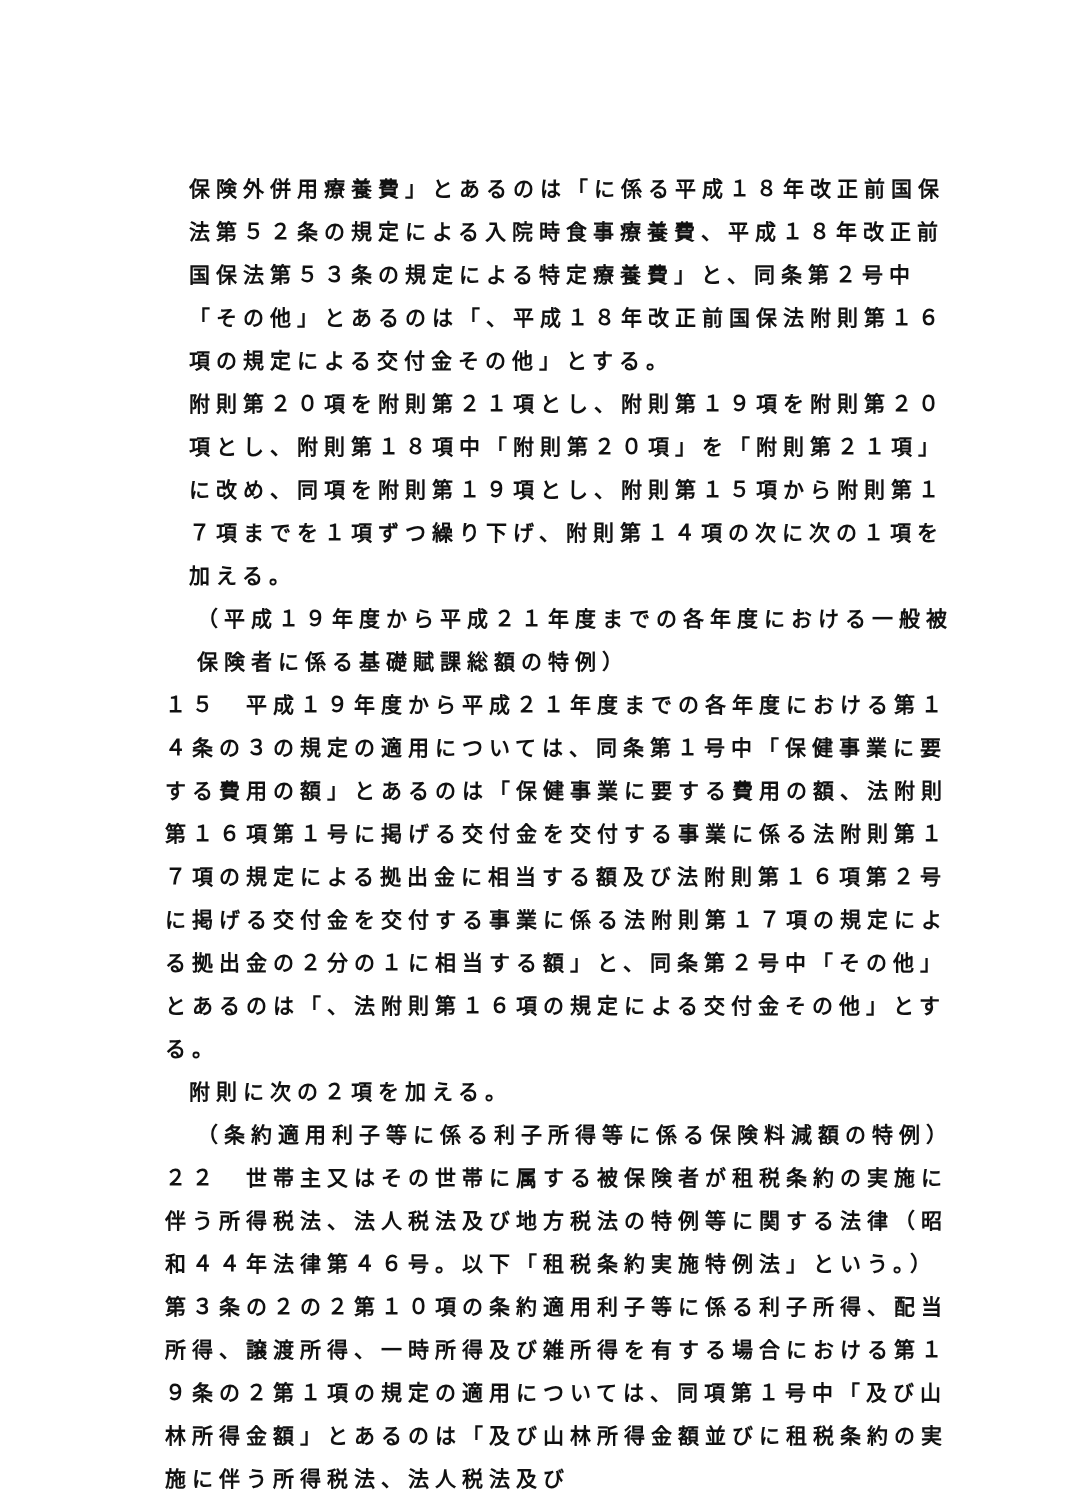保険外併用療養費」とあるのは「に係る平成１８年改正前国保法第５２条の規定による入院時食事療養費、平成１８年改正前国保法第５３条の規定による特定療養費」と、同条第２号中「その他」とあるのは「、平成１８年改正前国保法附則第１６項の規定による交付金その他」とする。
附則第２０項を附則第２１項とし、附則第１９項を附則第２０項とし、附則第１８項中「附則第２０項」を「附則第２１項」に改め、同項を附則第１９項とし、附則第１５項から附則第１７項までを１項ずつ繰り下げ、附則第１４項の次に次の１項を加える。
（平成１９年度から平成２１年度までの各年度における一般被保険者に係る基礎賦課総額の特例）
１５　平成１９年度から平成２１年度までの各年度における第１４条の３の規定の適用については、同条第１号中「保健事業に要する費用の額」とあるのは「保健事業に要する費用の額、法附則第１６項第１号に掲げる交付金を交付する事業に係る法附則第１７項の規定による拠出金に相当する額及び法附則第１６項第２号に掲げる交付金を交付する事業に係る法附則第１７項の規定による拠出金の２分の１に相当する額」と、同条第２号中「その他」とあるのは「、法附則第１６項の規定による交付金その他」とする。
附則に次の２項を加える。
（条約適用利子等に係る利子所得等に係る保険料減額の特例）
２２　世帯主又はその世帯に属する被保険者が租税条約の実施に伴う所得税法、法人税法及び地方税法の特例等に関する法律（昭和４４年法律第４６号。以下「租税条約実施特例法」という。）第３条の２の２第１０項の条約適用利子等に係る利子所得、配当所得、譲渡所得、一時所得及び雑所得を有する場合における第１９条の２第１項の規定の適用については、同項第１号中「及び山林所得金額」とあるのは「及び山林所得金額並びに租税条約の実施に伴う所得税法、法人税法及び